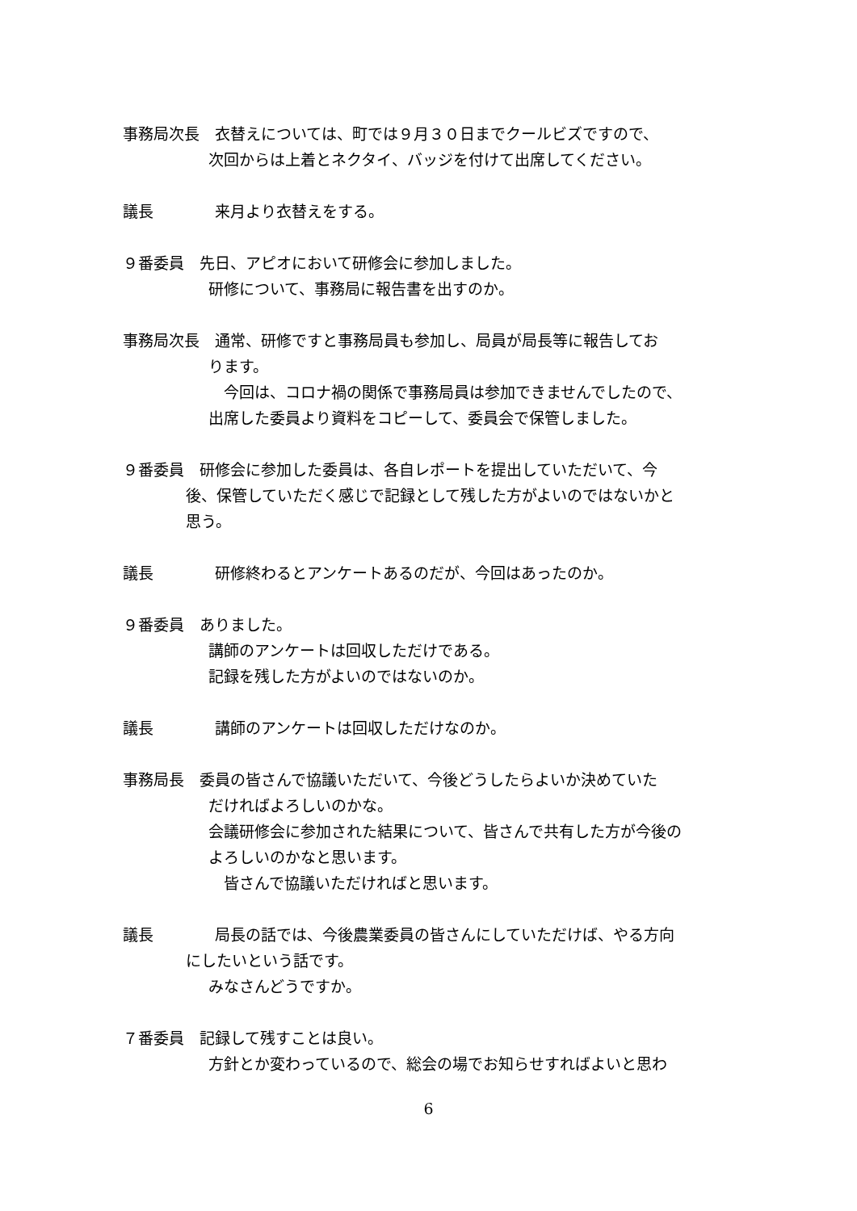事務局次長　衣替えについては、町では９月３０日までクールビズですので、
次回からは上着とネクタイ、バッジを付けて出席してください。
議長　　　　来月より衣替えをする。
９番委員　先日、アピオにおいて研修会に参加しました。
研修について、事務局に報告書を出すのか。
事務局次長　通常、研修ですと事務局員も参加し、局員が局長等に報告してお
ります。
　今回は、コロナ禍の関係で事務局員は参加できませんでしたので、
出席した委員より資料をコピーして、委員会で保管しました。
９番委員　研修会に参加した委員は、各自レポートを提出していただいて、今
後、保管していただく感じで記録として残した方がよいのではないかと
思う。
議長　　　　研修終わるとアンケートあるのだが、今回はあったのか。
９番委員　ありました。
講師のアンケートは回収しただけである。
記録を残した方がよいのではないのか。
議長　　　　講師のアンケートは回収しただけなのか。
事務局長　委員の皆さんで協議いただいて、今後どうしたらよいか決めていた
だければよろしいのかな。
会議研修会に参加された結果について、皆さんで共有した方が今後の
よろしいのかなと思います。
　皆さんで協議いただければと思います。
議長　　　　局長の話では、今後農業委員の皆さんにしていただけば、やる方向
にしたいという話です。
みなさんどうですか。
７番委員　記録して残すことは良い。
方針とか変わっているので、総会の場でお知らせすればよいと思わ
6